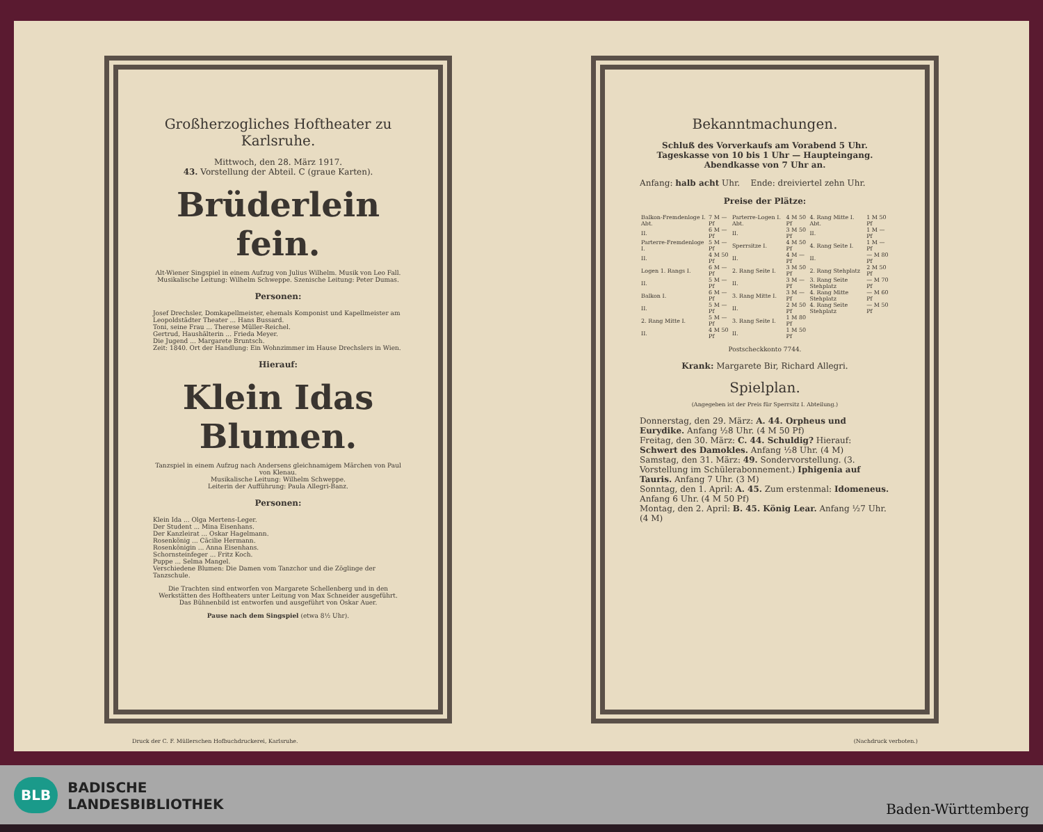Großherzogliches Hoftheater zu Karlsruhe.
Mittwoch, den 28. März 1917.
43. Vorstellung der Abteil. C (graue Karten).
Brüderlein fein.
Alt-Wiener Singspiel in einem Aufzug von Julius Wilhelm. Musik von Leo Fall.
Musikalische Leitung: Wilhelm Schweppe. Szenische Leitung: Peter Dumas.
Personen:
Josef Drechsler, Domkapellmeister, ehemals Komponist und Kapellmeister am Leopoldstädter Theater ... Hans Bussard.
Toni, seine Frau ... Therese Müller-Reichel.
Gertrud, Haushälterin ... Frieda Meyer.
Die Jugend ... Margarete Bruntsch.
Zeit: 1840. Ort der Handlung: Ein Wohnzimmer im Hause Drechslers in Wien.
Hierauf:
Klein Idas Blumen.
Tanzspiel in einem Aufzug nach Andersens gleichnamigem Märchen von Paul von Klenau.
Musikalische Leitung: Wilhelm Schweppe.
Leiterin der Aufführung: Paula Allegri-Banz.
Personen:
Klein Ida ... Olga Mertens-Leger.
Der Student ... Mina Eisenhans.
Der Kanzleirat ... Oskar Hagelmann.
Rosenkönig ... Cäcilie Hermann.
Rosenkönigin ... Anna Eisenhans.
Schornsteinfeger ... Fritz Koch.
Puppe ... Selma Mangel.
Verschiedene Blumen: Die Damen vom Tanzchor und die Zöglinge der Tanzschule.
Die Trachten sind entworfen von Margarete Schellenberg und in den Werkstätten des Hoftheaters unter Leitung von Max Schneider ausgeführt.
Das Bühnenbild ist entworfen und ausgeführt von Oskar Auer.
Pause nach dem Singspiel (etwa 8½ Uhr).
Bekanntmachungen.
Schluß des Vorverkaufs am Vorabend 5 Uhr.
Tageskasse von 10 bis 1 Uhr — Haupteingang.
Abendkasse von 7 Uhr an.
Anfang: halb acht Uhr. Ende: dreiviertel zehn Uhr.
Preise der Plätze:
| Balkon-Fremdenloge I. Abt. | 7 M — Pf | Parterre-Logen I. Abt. | 4 M 50 Pf | 4. Rang Mitte I. Abt. | 1 M 50 Pf |
| II. | 6 M — Pf | II. | 3 M 50 Pf | II. | 1 M — Pf |
| Parterre-Fremdenloge I. | 5 M — Pf | Sperrsitze I. | 4 M 50 Pf | 4. Rang Seite I. | 1 M — Pf |
| II. | 4 M 50 Pf | II. | 4 M — Pf | II. | — M 80 Pf |
| Logen 1. Rangs I. | 6 M — Pf | 2. Rang Seite I. | 3 M 50 Pf | 2. Rang Stehplatz | 2 M 50 Pf |
| II. | 5 M — Pf | II. | 3 M — Pf | 3. Rang Seite Stehplatz | — M 70 Pf |
| Balkon I. | 6 M — Pf | 3. Rang Mitte I. | 3 M — Pf | 4. Rang Mitte Stehplatz | — M 60 Pf |
| II. | 5 M — Pf | II. | 2 M 50 Pf | 4. Rang Seite Stehplatz | — M 50 Pf |
| 2. Rang Mitte I. | 5 M — Pf | 3. Rang Seite I. | 1 M 80 Pf | | |
| II. | 4 M 50 Pf | II. | 1 M 50 Pf | | |
Postscheckkonto 7744.
Krank: Margarete Bir, Richard Allegri.
Spielplan.
(Angegeben ist der Preis für Sperrsitz I. Abteilung.)
Donnerstag, den 29. März: A. 44. Orpheus und Eurydike. Anfang ½8 Uhr. (4 M 50 Pf)
Freitag, den 30. März: C. 44. Schuldig? Hierauf: Schwert des Damokles. Anfang ½8 Uhr. (4 M)
Samstag, den 31. März: 49. Sondervorstellung. (3. Vorstellung im Schülerabonnement.) Iphigenia auf Tauris. Anfang 7 Uhr. (3 M)
Sonntag, den 1. April: A. 45. Zum erstenmal: Idomeneus. Anfang 6 Uhr. (4 M 50 Pf)
Montag, den 2. April: B. 45. König Lear. Anfang ½7 Uhr. (4 M)
Druck der C. F. Müllerschen Hofbuchdruckerei, Karlsruhe.
(Nachdruck verboten.)
BLB BADISCHE
LANDESBIBLIOTHEK
Baden-Württemberg